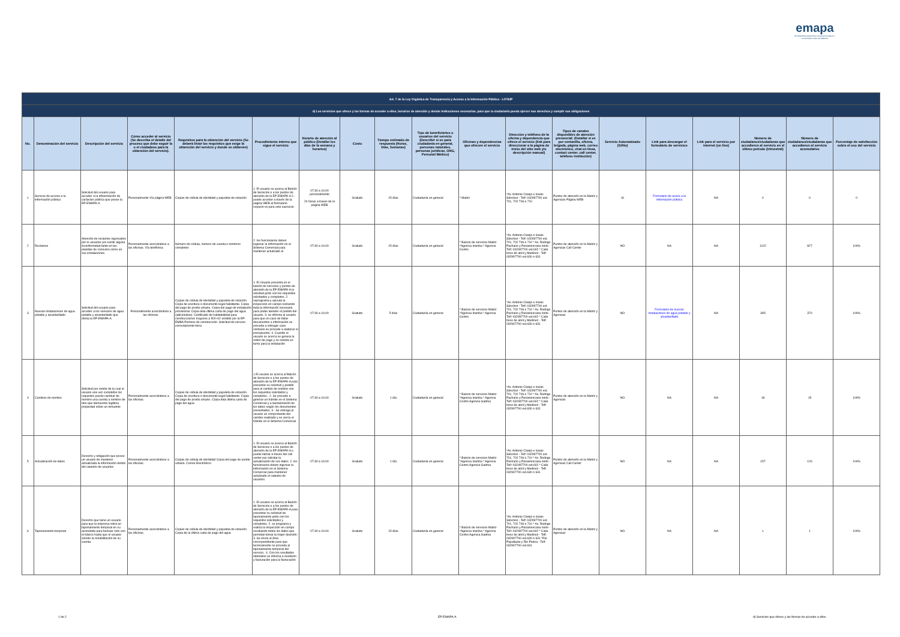emapa
EP EMPRESA MUNICIPAL DE AGUA POTABLE Y ALCANTARILLADO DE AMBATO
| Art. 7 de la Ley Orgánica de Transparencia y Acceso a la Información Pública - LOTAIP | | | | | | | | | | | | | | | | | | |
| --- | --- | --- | --- | --- | --- | --- | --- | --- | --- | --- | --- | --- | --- | --- | --- | --- | --- | --- |
| d) Los servicios que ofrece y las formas de acceder a ellos, horarios de atención y demás indicaciones necesarias, para que la ciudadanía pueda ejercer sus derechos y cumplir sus obligaciones | | | | | | | | | | | | | | | | | | |
| No. | Denominación del servicio | Descripción del servicio | Cómo acceder al servicio (Se describe el detalle del proceso que debe seguir la o el ciudadano para la obtención del servicio). | Requisitos para la obtención del servicio (Se deberá listar los requisitos que exige la obtención del servicio y donde se obtienen) | Procedimiento interno que sigue el servicio | Horario de atención al público (Detallar los días de la semana y horarios) | Costo | Tiempo estimado de respuesta (Horas, Días, Semanas) | Tipo de beneficiarios o usuarios del servicio (Describir si es para ciudadanía en general, personas naturales, personas jurídicas, ONG, Personal Médico) | Oficinas y dependencias que ofrecen el servicio | Dirección y teléfono de la oficina y dependencia que ofrece el servicio (link para direccionar a la página de inicio del sitio web y/o descripción manual) | Tipos de canales disponibles de atención presencial: (Detallar si es por ventanilla, oficina, brigada, página web, correo electrónico, chat en línea, contact center, call center, teléfono institución) | Servicio Automatizado (Si/No) | Link para descargar el formulario de servicios | Link para el servicio por internet (on line) | Número de ciudadanos/ciudadanas que accedieron al servicio en el último período (trimestral) | Número de ciudadanos/ciudadanas que accedieron al servicio acumulativo | Porcentaje de satisfacción sobre el uso del servicio |
| 1 | Servicio de acceso a la información pública | Solicitud del usuario para acceder a la inforemación de carásc​ter pública que posee la EP-EMAPA-A | Personalmente Vía página WEB | Copias de cédula de identidad y papeleta de votación | 1. El usuario se acerca al Balcón de Servicios o a los puntos de atención de la EP-EMAPA-A 2.- puede acceder a través de la pagina WEB al formulario respecti vo para este saervicio. | 07:30 a 16:00 personalmente 24 horas a traves de la página WEB | Gratuito | 15 días | Ciudadanía en general | * Matriz | *Av. Antonio Clavijo e Isaias Sánchez - Telf: 032997700 ext. 701, 702 706 o 710 | Puntos de atención en la Matriz y Agencias Página WEB | SI | Formulario de aceso a la información pública | NA | 0 | 0 | 0 |
| 2 | Reclamos | Atención de reclamos ingresados por lo usuarios por existir alguna inconformidad tanto en las planillas de consumo como en sus instalaciones. | Personalmente acercándose a las oficinas. Vía telefónica | Número de cédula, numero de cuenta o nombres completos | 2. los funcionarios deben ingresar la información en el Sistema Comercial para mantener actulizado el | 07:30 a 16:00 | Gratuito | 15 días | Ciudadanía en general | * Balcon de servicios Matriz *Agencia Izamba * Agencia Centro | *Av. Antonio Clavijo e Isaias Sánchez - Telf: 032997700 ext. 701, 702 706 o 710 * Av. Rodrigo Pachano y Panamericana norte - Telf: 032997700 ext.602 * Calle trece de abril y Martinez - Telf: 032997700 ext.630 o 631 | Puntos de atención en la Matriz y Agencias Call Center | NO | NA | NA | 1122 | 827 | 100% |
| 3 | Nuevas instalaciones de agua potable y alcantarillado | Solicitud del usuario para acceder a los servicios de agua potable y alcantarillado que oferta la EP-EMAPA-A | Personalmente acercándose a las oficinas. | Copias de cédula de identidad y papeleta de votación. Copia de escritura o documento legal habilitante. Copia del pago de predio urbano. Copia del pago de instalación provisional. Copia dela última carta de pago del agua (adicionales). Certificado de habitabilidad para construcciones mayores a 500 m2 emitido por la EP-EMBA Permiso de construcción. Solicitud de servicio correctamente llena | 1. El Usuario presenta en el balcón de servicios y puntos de atención de la EP-EMAPA-A la solicitud junto con los requisitos solicitados y completos. 2. seprograma y ejecuta la inspeccion en campo recbando toda la información necesaria para poder atender el pedido del usuario. 3. se informa al usuario para que en caso de faltar documentos e información se proceda a entregar caso contrario se procede a elaborar el presupuesto. 4. Cuando el usuario se acerca se genera la orden de pago y se solicita un turno para la instalación | 07:30 a 16:00 | Gratuito | 5 días | Ciudadanía en general | * Balcon de servicios Matriz *Agencia Izamba * Agencia Centro | *Av. Antonio Clavijo e Isaias Sánchez - Telf: 032997700 ext. 701, 702 706 o 710 * Av. Rodrigo Pachano y Panamericana norte - Telf: 032997700 ext.602 * Calle trece de abril y Martinez - Telf: 032997700 ext.630 o 631 | Puntos de atención en la Matriz y Agencias | NO | Formulario de nuevas instalaciones de agua potable y alcantarillado | NA | 395 | 370 | 100% |
| 4 | Cambios de nombre | Solicitud por medio de la cual el usuario una vez cumplidos los requisitos puede cambiar de nombre una cuenta a nombre de otra que demuestre legitima propiedad sobre un inmueble | Personalmente acercándose a las oficinas. | Copias de cédula de identidad y papeleta de votación. Copia de escritura o documento legal habilitante. Copia del pago de predio urbano. Copia dela última carta de pago del agua | 1.El usuario se acerca al Balcón de Servicios o a los puntos de atención de la EP-EMAPA-A para presentar su solicitud y pedido para el cambio de nombre con los requisitos solicitados y completos.. 2. Se procede a generar un trámite en el Sistema Comercial y a laactulización de los datos según los documentos presentados. 3.- Se entrega al usuario un comprobante del cambio realizado y se cierra el trámite en el Sistema Comercial. | 07:30 a 16:00 | Gratuito | 1 día | Ciudadanía en general | * Balcon de servicios Matriz *Agencia Izamba * Agencia Centro Agencia Gadma | *Av. Antonio Clavijo e Isaias Sánchez - Telf: 032997700 ext. 701, 702 706 o 710 * Av. Rodrigo Pachano y Panamericana norte - Telf: 032997700 ext.602 * Calle trece de abril y Martinez - Telf: 032997700 ext.630 o 631 | Puntos de atención en la Matriz y Agencias | NO | NA | NA | 18 | 15 | 100% |
| 5 | Actualización de datos | Derecho y obligación que posee un usuario de mantener actualizada la información dentro del catastro de usuarios. | Personalmente acercándose a las oficinas. | Copias de cédula de identidad Copia del pago de predio urbano. Correo Electrónico | 1. El usuario se acerca al Balcón de Servicios o a los puntos de atención de la EP-EMAPA-A o puede llamar a traves del call center par solicitar la actualización de sus datos. 2. los funcionarios deben ingresar la información en el Sistema Comercial para mantener actulizado el catastro de usuarios. | 07:30 a 16:00 | Gratuito | 1 día | Ciudadanía en general | * Balcon de servicios Matriz *Agencia Izamba * Agencia Centro Agencia Gadma | *Av. Antonio Clavijo e Isaias Sánchez - Telf: 032997700 ext. 701, 702 706 o 710 * Av. Rodrigo Pachano y Panamericana norte - Telf: 032997700 ext.602 * Calle trece de abril y Martinez - Telf: 032997700 ext.630 o 631 | Puntos de atención en la Matriz y Agencias Call Center | NO | NA | NA | 157 | 126 | 100% |
| 6 | Taponamiento temporal | Derecho que tiene un usuario para que la empresa relice un taponamiento temporal en su acometida para facturar solo con el básico hasta que el usuario solicite la rehabilitación de su cuenta. | Personalmente acercándose a las oficinas. | Copias de cédula de identidad y papeleta de votación. Copia de la última carta de pago del agua | 1. El usuario se acerca al Balcón de Servicios o a los puntos de atención de la EP-EMAPA-A para presentar su solicitud de taponamiento junto con los requisitos solicitados y completos. 2. se programa y realiza la inspección en campo recabando todos los datos que permitan tomar la mejor decisión. 3. Se envía al área correspondiente para que tecnicamente se proceda al taponamiento temporal del servicio.. 4. Con los resultados obtenidos se informa a medición y facturación para la facturación | 07:30 a 16:00 | Gratuito | 15 días | Ciudadanía en general | * Balcon de servicios Matriz *Agencia Izamba * Agencia Centro Agencia Gadma | *Av. Antonio Clavijo e Isaias Sánchez - Telf: 032997700 ext. 701, 702 706 o 710 * Av. Rodrigo Pachano y Panamericana norte - Telf: 032997700 ext.602 * Calle trece de abril y Martinez - Telf: 032997700 ext.630 o 631 *Rio Papallacta y Rio Palora - Telf: 032997700 ext.631 | Puntos de atención en la Matriz y Agencias | NO | NA | NA | 1 | 1 | 100% |
1 de 2 EP-EMAPA-A
d) Servicios que ofrece y las formas de acceder a ellos